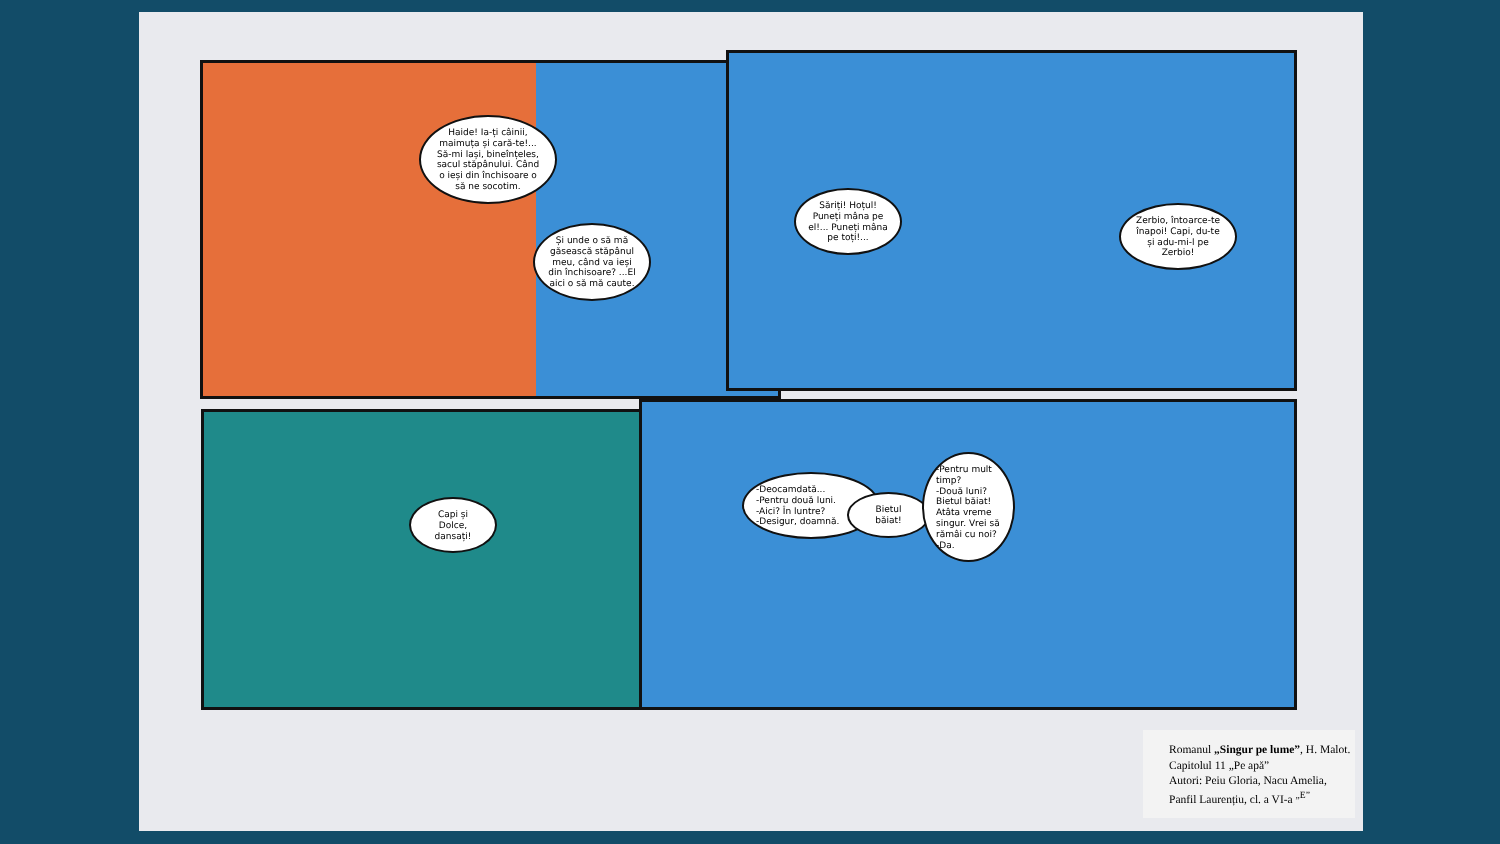Haide! Ia-ți câinii, maimuța și cară-te!... Să-mi lași, bineînțeles, sacul stăpânului. Când o ieși din închisoare o să ne socotim.
Și unde o să mă găsească stăpânul meu, când va ieși din închisoare? ...El aici o să mă caute.
Săriți! Hoțul! Puneți mâna pe el!... Puneți mâna pe toți!...
Zerbio, întoarce-te înapoi! Capi, du-te și adu-mi-l pe Zerbio!
Capi și Dolce, dansați!
-Deocamdată...
-Pentru două luni.
-Aici? În luntre?
-Desigur, doamnă.
Bietul băiat!
-Pentru mult timp?
-Două luni? Bietul băiat! Atâta vreme singur. Vrei să rămâi cu noi?
-Da.
Romanul „Singur pe lume”, H. Malot.
Capitolul 11 „Pe apă”
Autori: Peiu Gloria, Nacu Amelia,
Panfil Laurențiu, cl. a VI-a <sup>„E”</sup>